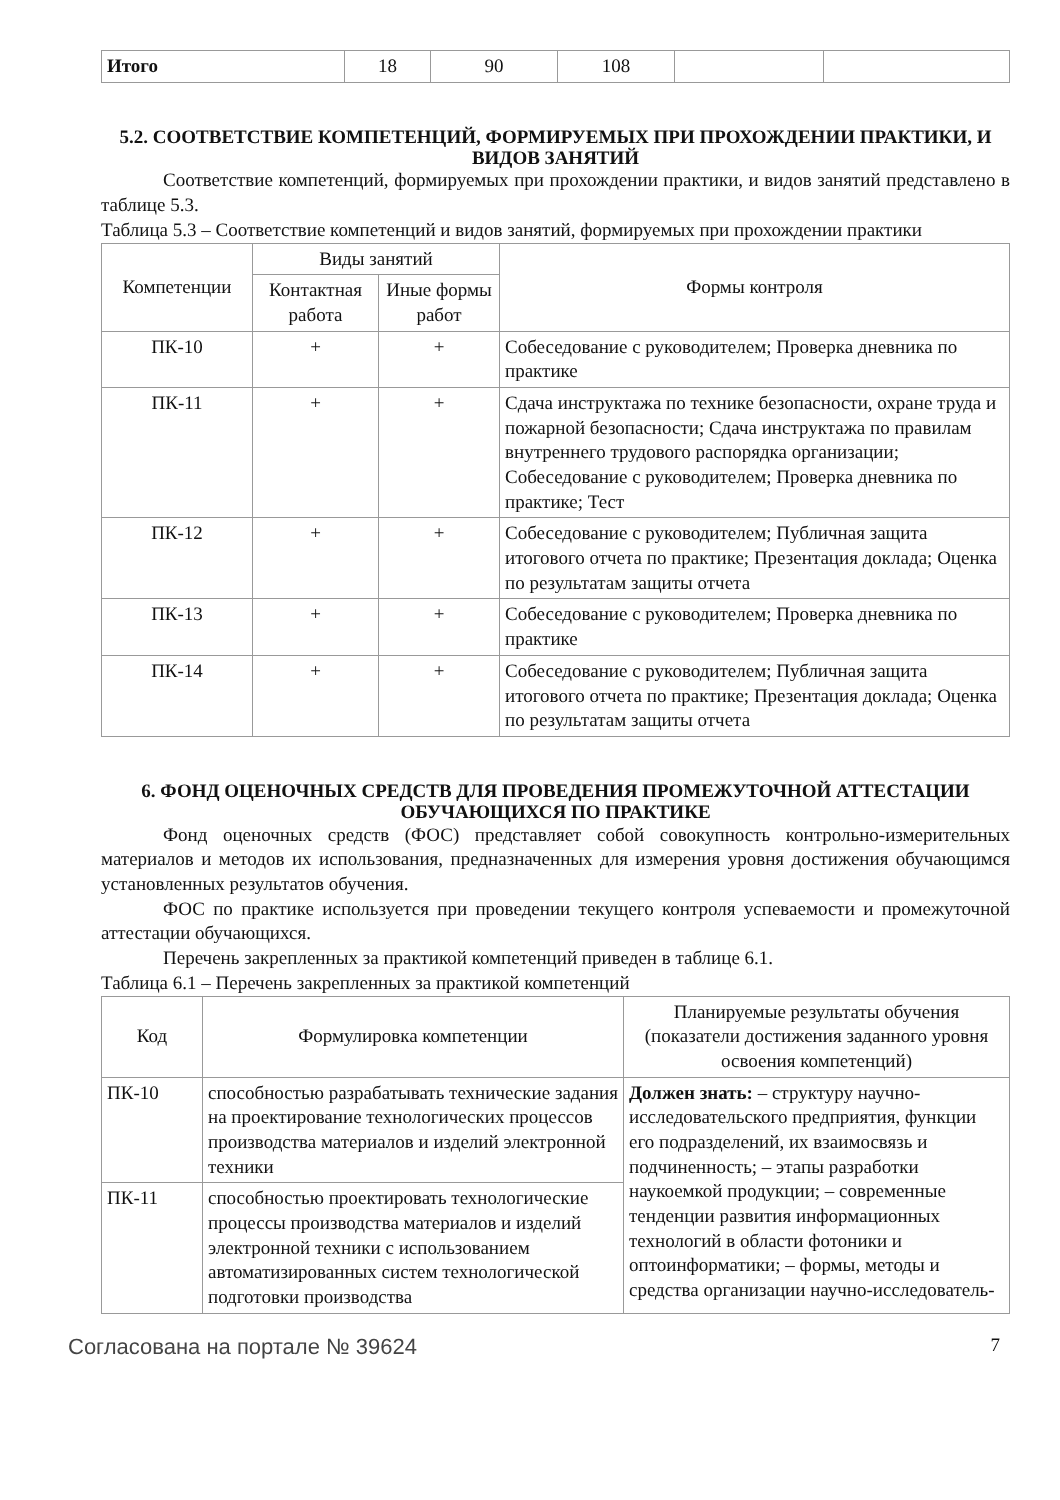| Итого | 18 | 90 | 108 | | |
5.2. СООТВЕТСТВИЕ КОМПЕТЕНЦИЙ, ФОРМИРУЕМЫХ ПРИ ПРОХОЖДЕНИИ ПРАКТИКИ, И ВИДОВ ЗАНЯТИЙ
Соответствие компетенций, формируемых при прохождении практики, и видов занятий представлено в таблице 5.3.
Таблица 5.3 – Соответствие компетенций и видов занятий, формируемых при прохождении практики
| Компетенции | Виды занятий | | Формы контроля |
| --- | --- | --- | --- |
| | Контактная работа | Иные формы работ | |
| ПК-10 | + | + | Собеседование с руководителем; Проверка дневника по практике |
| ПК-11 | + | + | Сдача инструктажа по технике безопасности, охране труда и пожарной безопасности; Сдача инструктажа по правилам внутреннего трудового распорядка организации; Собеседование с руководителем; Проверка дневника по практике; Тест |
| ПК-12 | + | + | Собеседование с руководителем; Публичная защита итогового отчета по практике; Презентация доклада; Оценка по результатам защиты отчета |
| ПК-13 | + | + | Собеседование с руководителем; Проверка дневника по практике |
| ПК-14 | + | + | Собеседование с руководителем; Публичная защита итогового отчета по практике; Презентация доклада; Оценка по результатам защиты отчета |
6. ФОНД ОЦЕНОЧНЫХ СРЕДСТВ ДЛЯ ПРОВЕДЕНИЯ ПРОМЕЖУТОЧНОЙ АТТЕСТАЦИИ ОБУЧАЮЩИХСЯ ПО ПРАКТИКЕ
Фонд оценочных средств (ФОС) представляет собой совокупность контрольно-измерительных материалов и методов их использования, предназначенных для измерения уровня достижения обучающимся установленных результатов обучения.
ФОС по практике используется при проведении текущего контроля успеваемости и промежуточной аттестации обучающихся.
Перечень закрепленных за практикой компетенций приведен в таблице 6.1.
Таблица 6.1 – Перечень закрепленных за практикой компетенций
| Код | Формулировка компетенции | Планируемые результаты обучения (показатели достижения заданного уровня освоения компетенций) |
| --- | --- | --- |
| ПК-10 | способностью разрабатывать технические задания на проектирование технологических процессов производства материалов и изделий электронной техники | Должен знать: – структуру научно-исследовательского предприятия, функции его подразделений, их взаимосвязь и подчиненность; – этапы разработки наукоемкой продукции; – современные тенденции развития информационных технологий в области фотоники и оптоинформатики; – формы, методы и средства организации научно-исследователь- |
| ПК-11 | способностью проектировать технологические процессы производства материалов и изделий электронной техники с использованием автоматизированных систем технологической подготовки производства | |
Согласована на портале № 39624 7